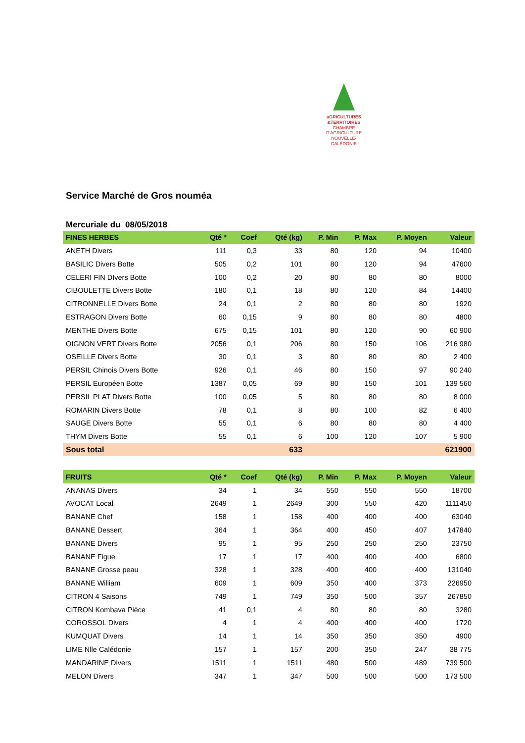aGRICULTURES
&TERRITOIRES
CHAMBRE D'AGRICULTURE
NOUVELLE-CALÉDONIE
Service Marché de Gros nouméa
Mercuriale du 08/05/2018
| FINES HERBES | Qté * | Coef | Qté (kg) | P. Min | P. Max | P. Moyen | Valeur |
| --- | --- | --- | --- | --- | --- | --- | --- |
| ANETH Divers | 111 | 0,3 | 33 | 80 | 120 | 94 | 10400 |
| BASILIC Divers Botte | 505 | 0,2 | 101 | 80 | 120 | 94 | 47600 |
| CELERI FIN DIvers Botte | 100 | 0,2 | 20 | 80 | 80 | 80 | 8000 |
| CIBOULETTE Divers Botte | 180 | 0,1 | 18 | 80 | 120 | 84 | 14400 |
| CITRONNELLE Divers Botte | 24 | 0,1 | 2 | 80 | 80 | 80 | 1920 |
| ESTRAGON Divers Botte | 60 | 0,15 | 9 | 80 | 80 | 80 | 4800 |
| MENTHE Divers Botte | 675 | 0,15 | 101 | 80 | 120 | 90 | 60 900 |
| OIGNON VERT Divers Botte | 2056 | 0,1 | 206 | 80 | 150 | 106 | 216 980 |
| OSEILLE Divers Botte | 30 | 0,1 | 3 | 80 | 80 | 80 | 2 400 |
| PERSIL Chinois Divers Botte | 926 | 0,1 | 46 | 80 | 150 | 97 | 90 240 |
| PERSIL Européen Botte | 1387 | 0,05 | 69 | 80 | 150 | 101 | 139 560 |
| PERSIL PLAT Divers Botte | 100 | 0,05 | 5 | 80 | 80 | 80 | 8 000 |
| ROMARIN Divers Botte | 78 | 0,1 | 8 | 80 | 100 | 82 | 6 400 |
| SAUGE Divers Botte | 55 | 0,1 | 6 | 80 | 80 | 80 | 4 400 |
| THYM Divers Botte | 55 | 0,1 | 6 | 100 | 120 | 107 | 5 900 |
| Sous total | | | 633 | | | | 621900 |
| FRUITS | Qté * | Coef | Qté (kg) | P. Min | P. Max | P. Moyen | Valeur |
| ANANAS Divers | 34 | 1 | 34 | 550 | 550 | 550 | 18700 |
| AVOCAT Local | 2649 | 1 | 2649 | 300 | 550 | 420 | 1111450 |
| BANANE Chef | 158 | 1 | 158 | 400 | 400 | 400 | 63040 |
| BANANE Dessert | 364 | 1 | 364 | 400 | 450 | 407 | 147840 |
| BANANE Divers | 95 | 1 | 95 | 250 | 250 | 250 | 23750 |
| BANANE Figue | 17 | 1 | 17 | 400 | 400 | 400 | 6800 |
| BANANE Grosse peau | 328 | 1 | 328 | 400 | 400 | 400 | 131040 |
| BANANE William | 609 | 1 | 609 | 350 | 400 | 373 | 226950 |
| CITRON 4 Saisons | 749 | 1 | 749 | 350 | 500 | 357 | 267850 |
| CITRON Kombava Pièce | 41 | 0,1 | 4 | 80 | 80 | 80 | 3280 |
| COROSSOL Divers | 4 | 1 | 4 | 400 | 400 | 400 | 1720 |
| KUMQUAT Divers | 14 | 1 | 14 | 350 | 350 | 350 | 4900 |
| LIME Nlle Calédonie | 157 | 1 | 157 | 200 | 350 | 247 | 38 775 |
| MANDARINE Divers | 1511 | 1 | 1511 | 480 | 500 | 489 | 739 500 |
| MELON Divers | 347 | 1 | 347 | 500 | 500 | 500 | 173 500 |